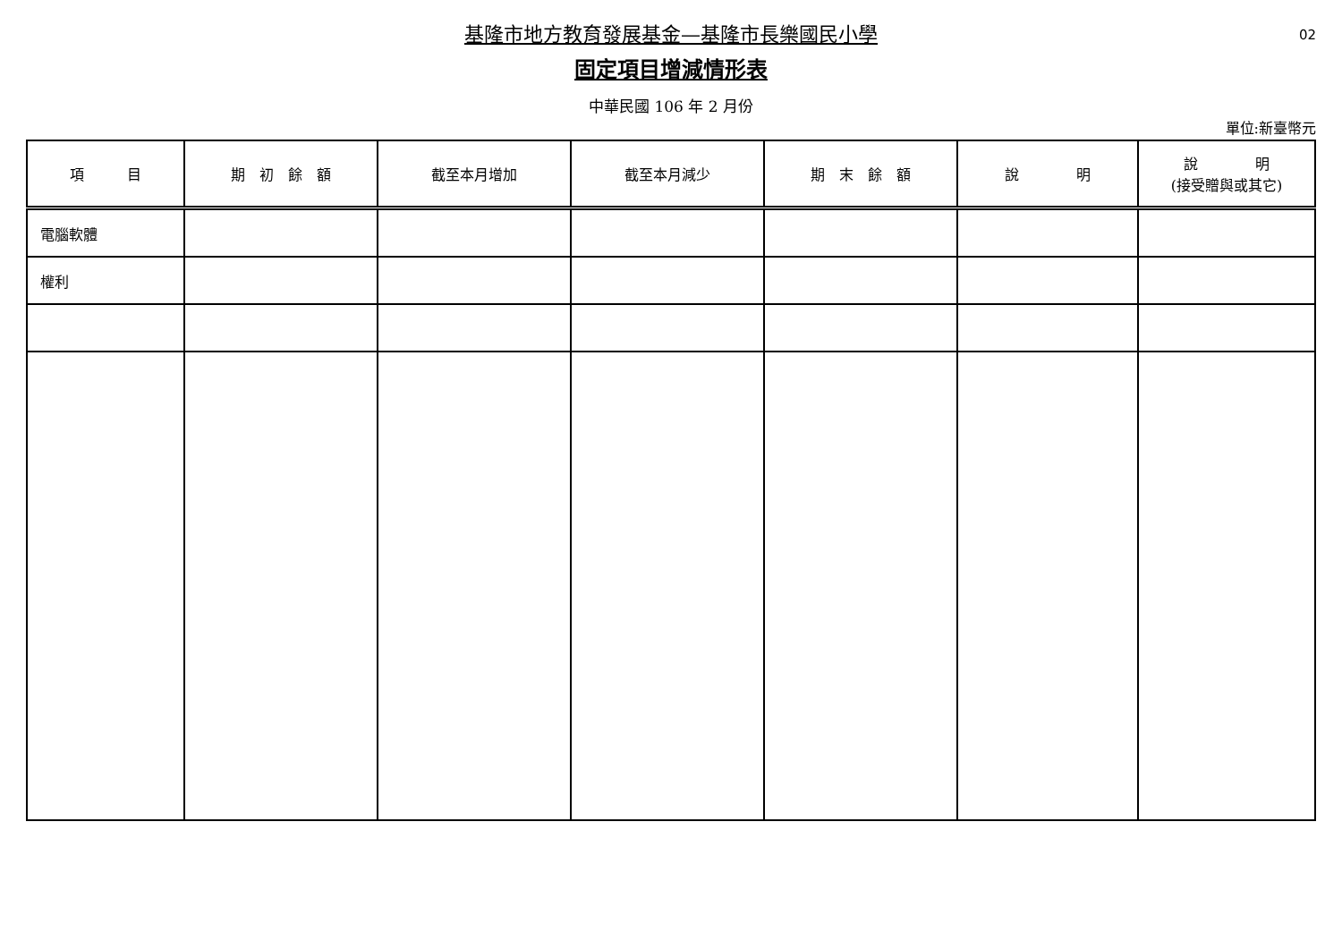02
基隆市地方教育發展基金—基隆市長樂國民小學
固定項目增減情形表
中華民國 106 年 2 月份
單位:新臺幣元
| 項 目 | 期 初 餘 額 | 截至本月增加 | 截至本月減少 | 期 末 餘 額 | 說 明 | 說 明 (接受贈與或其它) |
| --- | --- | --- | --- | --- | --- | --- |
| 電腦軟體 | | | | | | |
| 權利 | | | | | | |